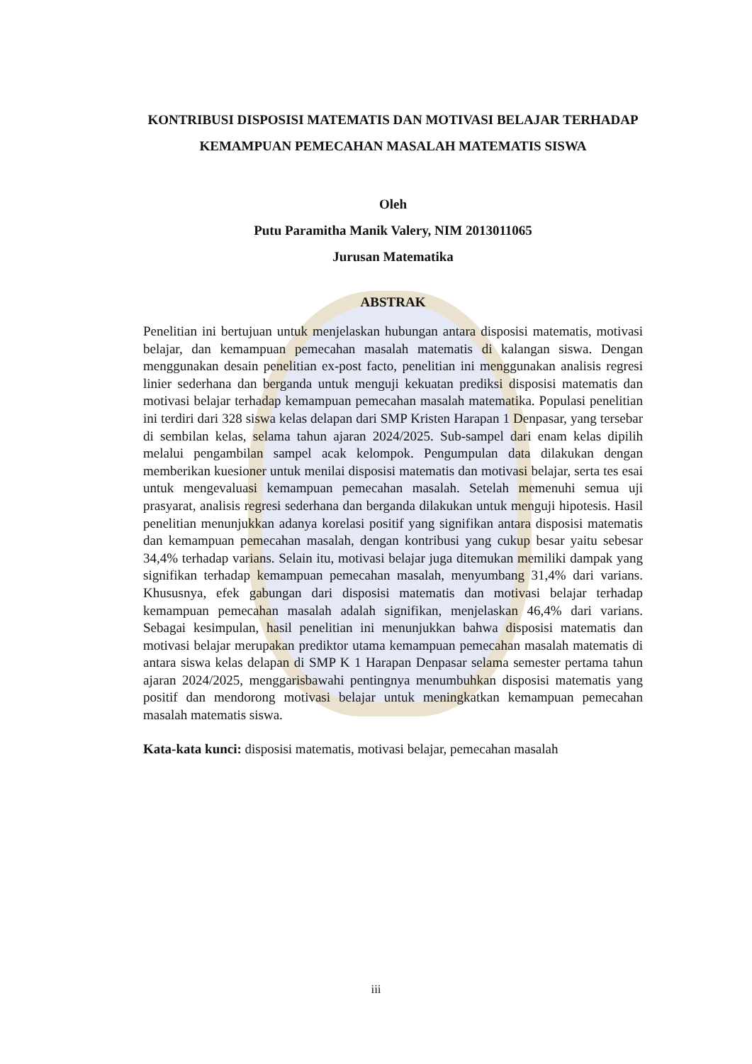KONTRIBUSI DISPOSISI MATEMATIS DAN MOTIVASI BELAJAR TERHADAP KEMAMPUAN PEMECAHAN MASALAH MATEMATIS SISWA
Oleh
Putu Paramitha Manik Valery, NIM 2013011065
Jurusan Matematika
ABSTRAK
Penelitian ini bertujuan untuk menjelaskan hubungan antara disposisi matematis, motivasi belajar, dan kemampuan pemecahan masalah matematis di kalangan siswa. Dengan menggunakan desain penelitian ex-post facto, penelitian ini menggunakan analisis regresi linier sederhana dan berganda untuk menguji kekuatan prediksi disposisi matematis dan motivasi belajar terhadap kemampuan pemecahan masalah matematika. Populasi penelitian ini terdiri dari 328 siswa kelas delapan dari SMP Kristen Harapan 1 Denpasar, yang tersebar di sembilan kelas, selama tahun ajaran 2024/2025. Sub-sampel dari enam kelas dipilih melalui pengambilan sampel acak kelompok. Pengumpulan data dilakukan dengan memberikan kuesioner untuk menilai disposisi matematis dan motivasi belajar, serta tes esai untuk mengevaluasi kemampuan pemecahan masalah. Setelah memenuhi semua uji prasyarat, analisis regresi sederhana dan berganda dilakukan untuk menguji hipotesis. Hasil penelitian menunjukkan adanya korelasi positif yang signifikan antara disposisi matematis dan kemampuan pemecahan masalah, dengan kontribusi yang cukup besar yaitu sebesar 34,4% terhadap varians. Selain itu, motivasi belajar juga ditemukan memiliki dampak yang signifikan terhadap kemampuan pemecahan masalah, menyumbang 31,4% dari varians. Khususnya, efek gabungan dari disposisi matematis dan motivasi belajar terhadap kemampuan pemecahan masalah adalah signifikan, menjelaskan 46,4% dari varians. Sebagai kesimpulan, hasil penelitian ini menunjukkan bahwa disposisi matematis dan motivasi belajar merupakan prediktor utama kemampuan pemecahan masalah matematis di antara siswa kelas delapan di SMP K 1 Harapan Denpasar selama semester pertama tahun ajaran 2024/2025, menggarisbawahi pentingnya menumbuhkan disposisi matematis yang positif dan mendorong motivasi belajar untuk meningkatkan kemampuan pemecahan masalah matematis siswa.
Kata-kata kunci: disposisi matematis, motivasi belajar, pemecahan masalah
iii